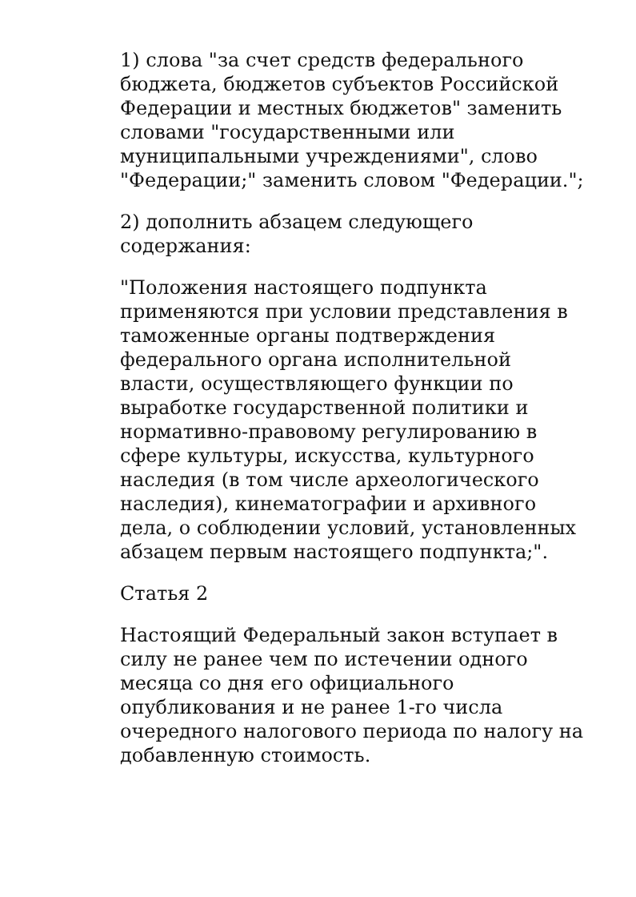1) слова "за счет средств федерального бюджета, бюджетов субъектов Российской Федерации и местных бюджетов" заменить словами "государственными или муниципальными учреждениями", слово "Федерации;" заменить словом "Федерации.";
2) дополнить абзацем следующего содержания:
"Положения настоящего подпункта применяются при условии представления в таможенные органы подтверждения федерального органа исполнительной власти, осуществляющего функции по выработке государственной политики и нормативно-правовому регулированию в сфере культуры, искусства, культурного наследия (в том числе археологического наследия), кинематографии и архивного дела, о соблюдении условий, установленных абзацем первым настоящего подпункта;".
Статья 2
Настоящий Федеральный закон вступает в силу не ранее чем по истечении одного месяца со дня его официального опубликования и не ранее 1-го числа очередного налогового периода по налогу на добавленную стоимость.